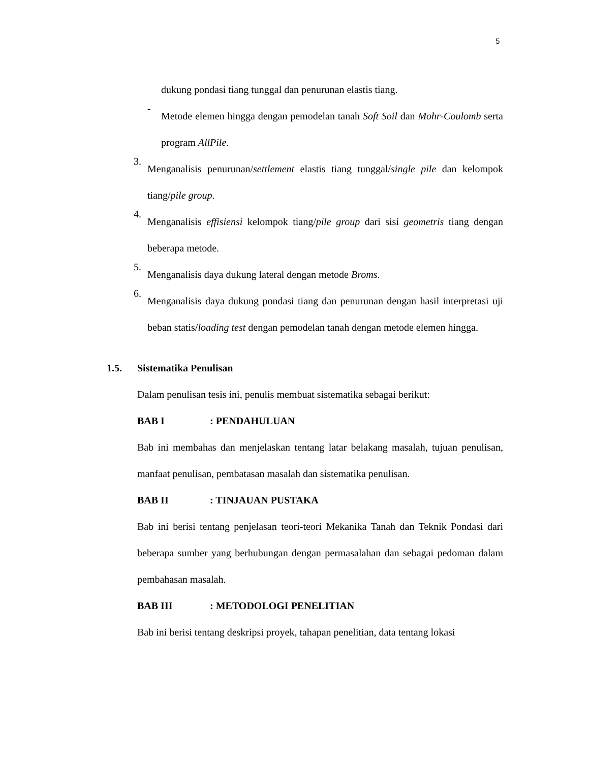5
dukung pondasi tiang tunggal dan penurunan elastis tiang.
-
Metode elemen hingga dengan pemodelan tanah Soft Soil dan Mohr-Coulomb serta program AllPile.
3.
Menganalisis penurunan/settlement elastis tiang tunggal/single pile dan kelompok tiang/pile group.
4.
Menganalisis effisiensi kelompok tiang/pile group dari sisi geometris tiang dengan beberapa metode.
5.
Menganalisis daya dukung lateral dengan metode Broms.
6.
Menganalisis daya dukung pondasi tiang dan penurunan dengan hasil interpretasi uji beban statis/loading test dengan pemodelan tanah dengan metode elemen hingga.
1.5. Sistematika Penulisan
Dalam penulisan tesis ini, penulis membuat sistematika sebagai berikut:
BAB I: PENDAHULUAN
Bab ini membahas dan menjelaskan tentang latar belakang masalah, tujuan penulisan, manfaat penulisan, pembatasan masalah dan sistematika penulisan.
BAB II: TINJAUAN PUSTAKA
Bab ini berisi tentang penjelasan teori-teori Mekanika Tanah dan Teknik Pondasi dari beberapa sumber yang berhubungan dengan permasalahan dan sebagai pedoman dalam pembahasan masalah.
BAB III: METODOLOGI PENELITIAN
Bab ini berisi tentang deskripsi proyek, tahapan penelitian, data tentang lokasi